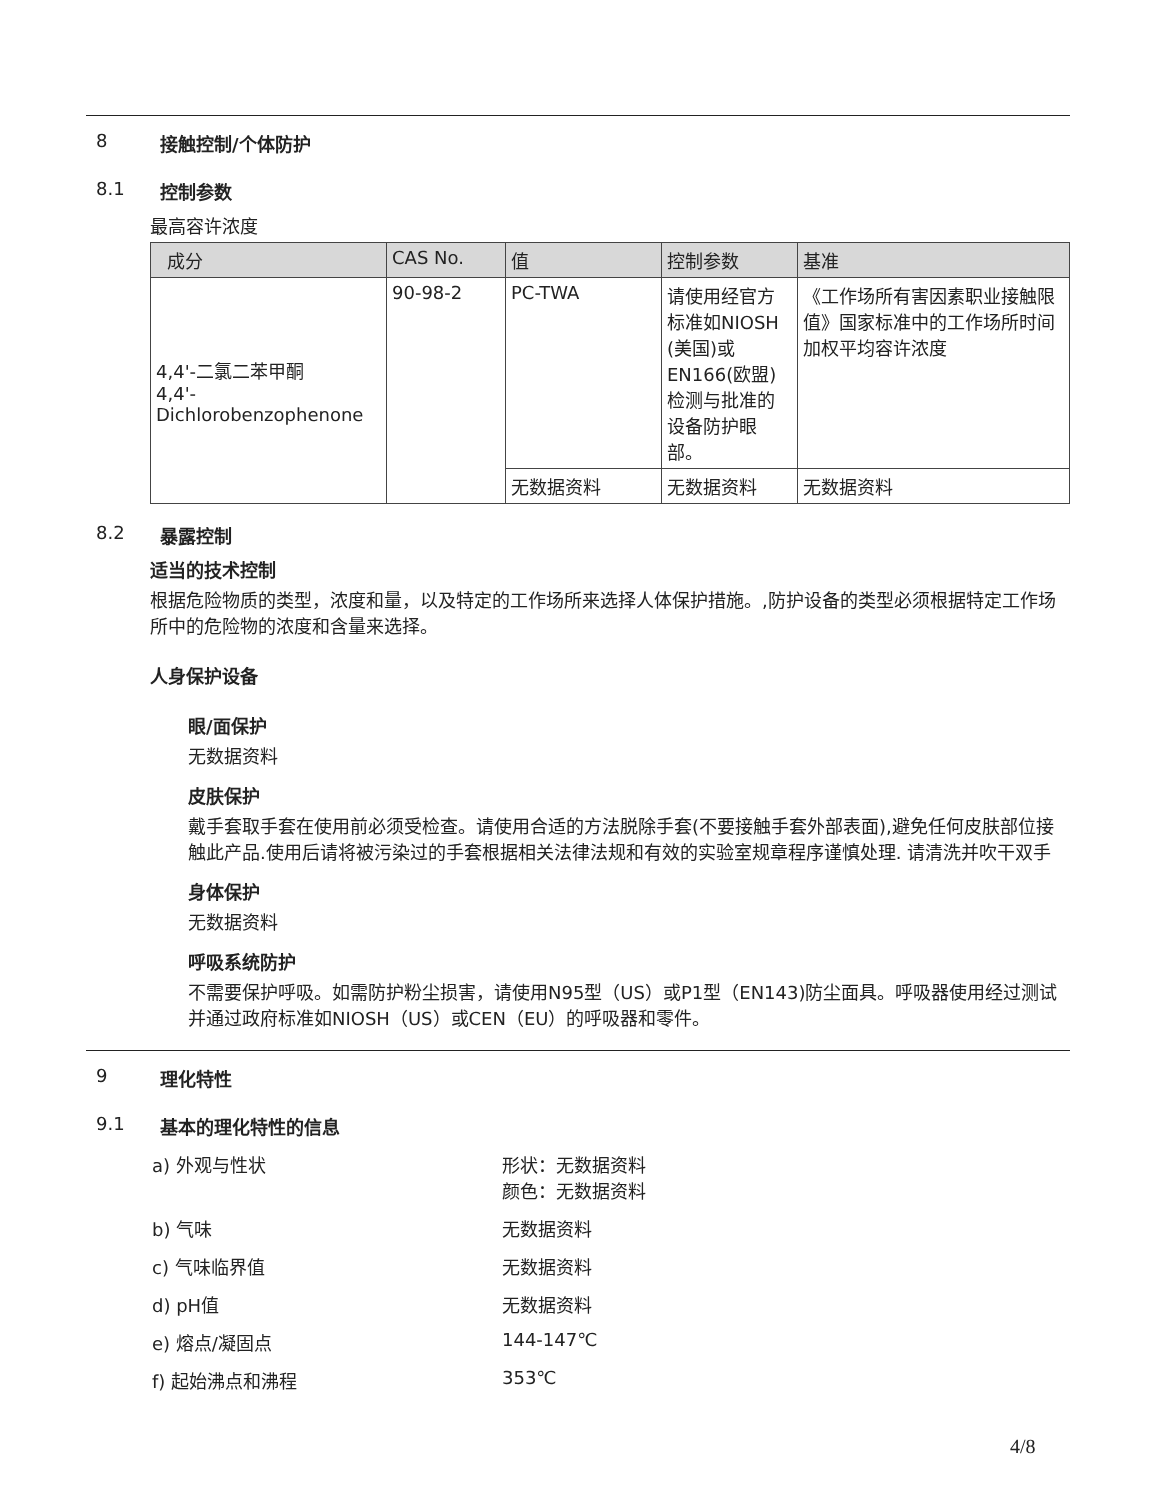8 接触控制/个体防护
8.1 控制参数
最高容许浓度
| 成分 | CAS No. | 值 | 控制参数 | 基准 |
| --- | --- | --- | --- | --- |
| 4,4'-二氯二苯甲酮 4,4'- Dichlorobenzophenone | 90-98-2 | PC-TWA | 请使用经官方标准如NIOSH (美国)或EN166(欧盟)检测与批准的设备防护眼部。 | 《工作场所有害因素职业接触限值》国家标准中的工作场所时间加权平均容许浓度 |
| | | 无数据资料 | 无数据资料 | 无数据资料 |
8.2 暴露控制
适当的技术控制
根据危险物质的类型，浓度和量，以及特定的工作场所来选择人体保护措施。,防护设备的类型必须根据特定工作场所中的危险物的浓度和含量来选择。
人身保护设备
眼/面保护
无数据资料
皮肤保护
戴手套取手套在使用前必须受检查。请使用合适的方法脱除手套(不要接触手套外部表面),避免任何皮肤部位接触此产品.使用后请将被污染过的手套根据相关法律法规和有效的实验室规章程序谨慎处理. 请清洗并吹干双手
身体保护
无数据资料
呼吸系统防护
不需要保护呼吸。如需防护粉尘损害，请使用N95型（US）或P1型（EN143)防尘面具。呼吸器使用经过测试并通过政府标准如NIOSH（US）或CEN（EU）的呼吸器和零件。
9 理化特性
9.1 基本的理化特性的信息
a) 外观与性状 形状：无数据资料
颜色：无数据资料
b) 气味 无数据资料
c) 气味临界值 无数据资料
d) pH值 无数据资料
e) 熔点/凝固点 144-147℃
f) 起始沸点和沸程 353℃
4/8